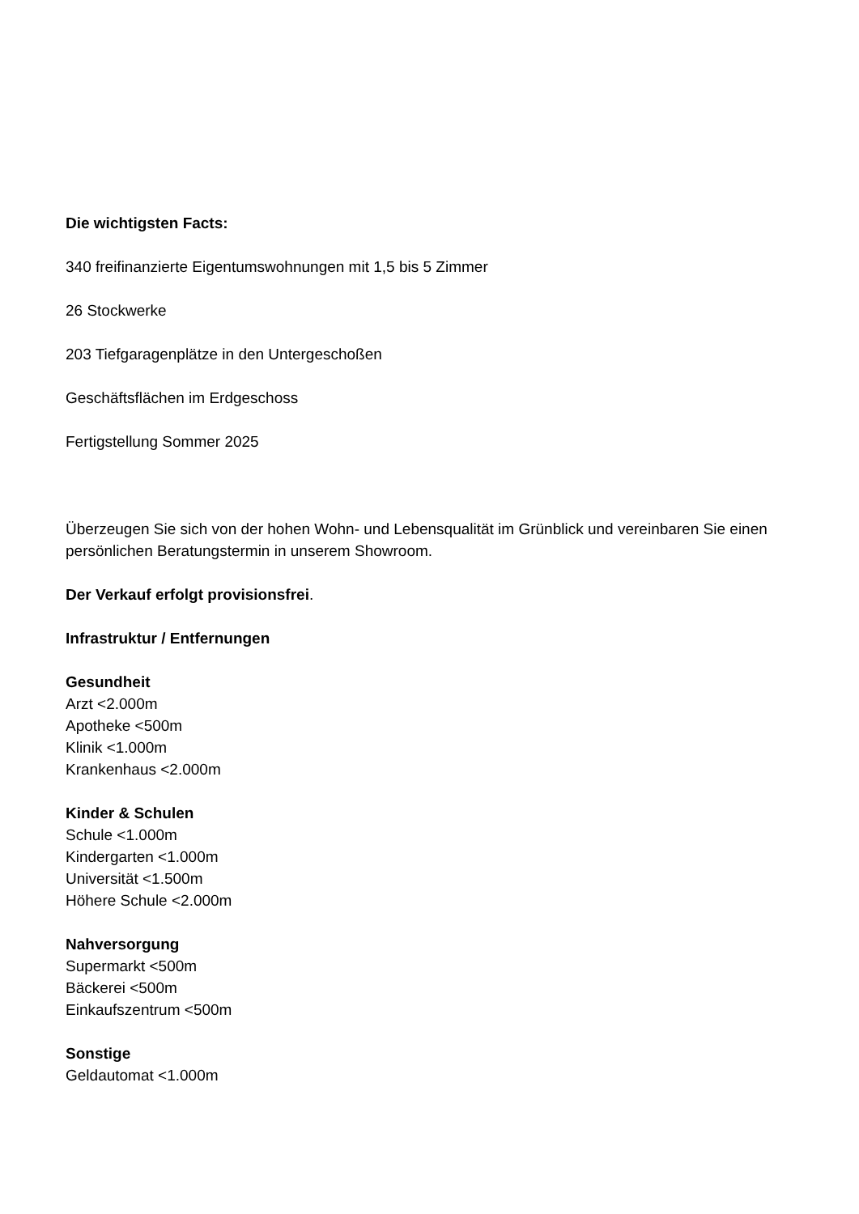Die wichtigsten Facts:
340 freifinanzierte Eigentumswohnungen mit 1,5 bis 5 Zimmer
26 Stockwerke
203 Tiefgaragenplätze in den Untergeschoßen
Geschäftsflächen im Erdgeschoss
Fertigstellung Sommer 2025
Überzeugen Sie sich von der hohen Wohn- und Lebensqualität im Grünblick und vereinbaren Sie einen persönlichen Beratungstermin in unserem Showroom.
Der Verkauf erfolgt provisionsfrei.
Infrastruktur / Entfernungen
Gesundheit
Arzt <2.000m
Apotheke <500m
Klinik <1.000m
Krankenhaus <2.000m
Kinder & Schulen
Schule <1.000m
Kindergarten <1.000m
Universität <1.500m
Höhere Schule <2.000m
Nahversorgung
Supermarkt <500m
Bäckerei <500m
Einkaufszentrum <500m
Sonstige
Geldautomat <1.000m